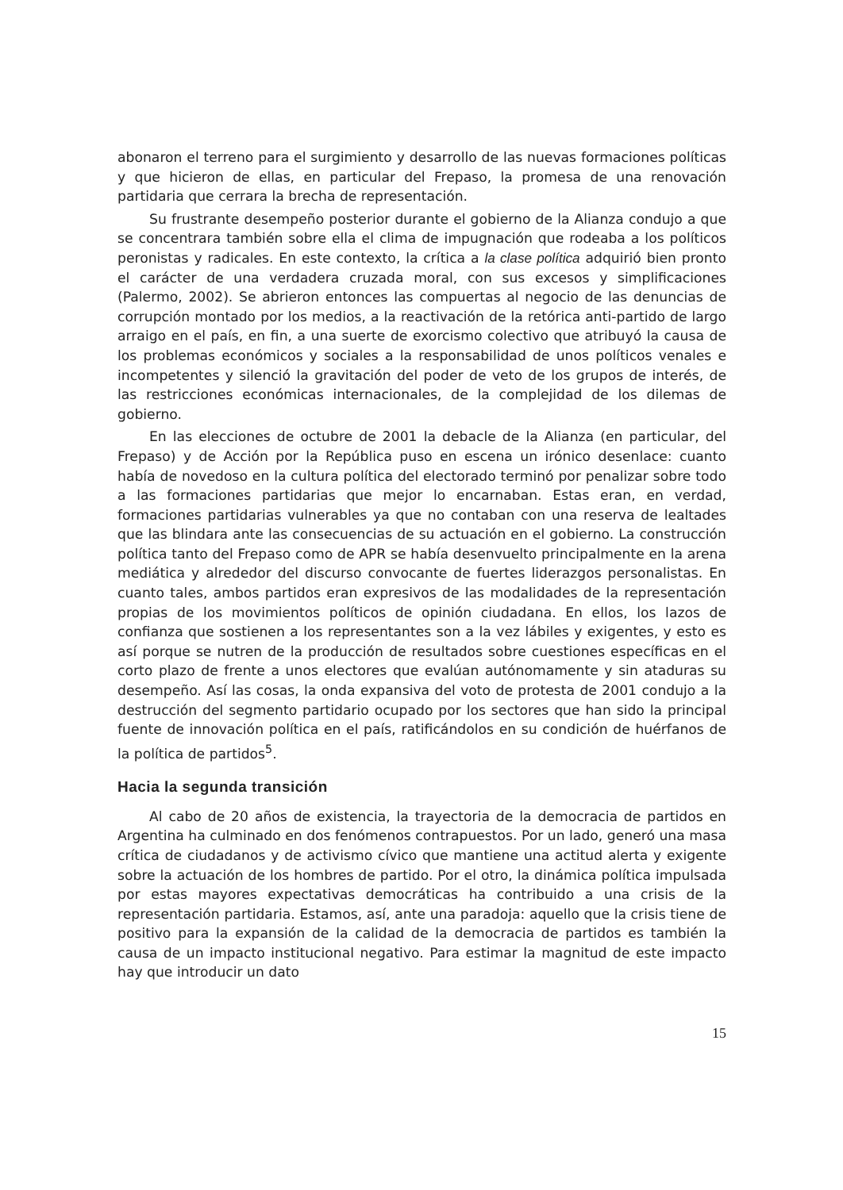abonaron el terreno para el surgimiento y desarrollo de las nuevas formaciones políticas y que hicieron de ellas, en particular del Frepaso, la promesa de una renovación partidaria que cerrara la brecha de representación.
Su frustrante desempeño posterior durante el gobierno de la Alianza condujo a que se concentrara también sobre ella el clima de impugnación que rodeaba a los políticos peronistas y radicales. En este contexto, la crítica a la clase política adquirió bien pronto el carácter de una verdadera cruzada moral, con sus excesos y simplificaciones (Palermo, 2002). Se abrieron entonces las compuertas al negocio de las denuncias de corrupción montado por los medios, a la reactivación de la retórica anti-partido de largo arraigo en el país, en fin, a una suerte de exorcismo colectivo que atribuyó la causa de los problemas económicos y sociales a la responsabilidad de unos políticos venales e incompetentes y silenció la gravitación del poder de veto de los grupos de interés, de las restricciones económicas internacionales, de la complejidad de los dilemas de gobierno.
En las elecciones de octubre de 2001 la debacle de la Alianza (en particular, del Frepaso) y de Acción por la República puso en escena un irónico desenlace: cuanto había de novedoso en la cultura política del electorado terminó por penalizar sobre todo a las formaciones partidarias que mejor lo encarnaban. Estas eran, en verdad, formaciones partidarias vulnerables ya que no contaban con una reserva de lealtades que las blindara ante las consecuencias de su actuación en el gobierno. La construcción política tanto del Frepaso como de APR se había desenvuelto principalmente en la arena mediática y alrededor del discurso convocante de fuertes liderazgos personalistas. En cuanto tales, ambos partidos eran expresivos de las modalidades de la representación propias de los movimientos políticos de opinión ciudadana. En ellos, los lazos de confianza que sostienen a los representantes son a la vez lábiles y exigentes, y esto es así porque se nutren de la producción de resultados sobre cuestiones específicas en el corto plazo de frente a unos electores que evalúan autónomamente y sin ataduras su desempeño. Así las cosas, la onda expansiva del voto de protesta de 2001 condujo a la destrucción del segmento partidario ocupado por los sectores que han sido la principal fuente de innovación política en el país, ratificándolos en su condición de huérfanos de la política de partidos<sup>5</sup>.
Hacia la segunda transición
Al cabo de 20 años de existencia, la trayectoria de la democracia de partidos en Argentina ha culminado en dos fenómenos contrapuestos. Por un lado, generó una masa crítica de ciudadanos y de activismo cívico que mantiene una actitud alerta y exigente sobre la actuación de los hombres de partido. Por el otro, la dinámica política impulsada por estas mayores expectativas democráticas ha contribuido a una crisis de la representación partidaria. Estamos, así, ante una paradoja: aquello que la crisis tiene de positivo para la expansión de la calidad de la democracia de partidos es también la causa de un impacto institucional negativo. Para estimar la magnitud de este impacto hay que introducir un dato
15